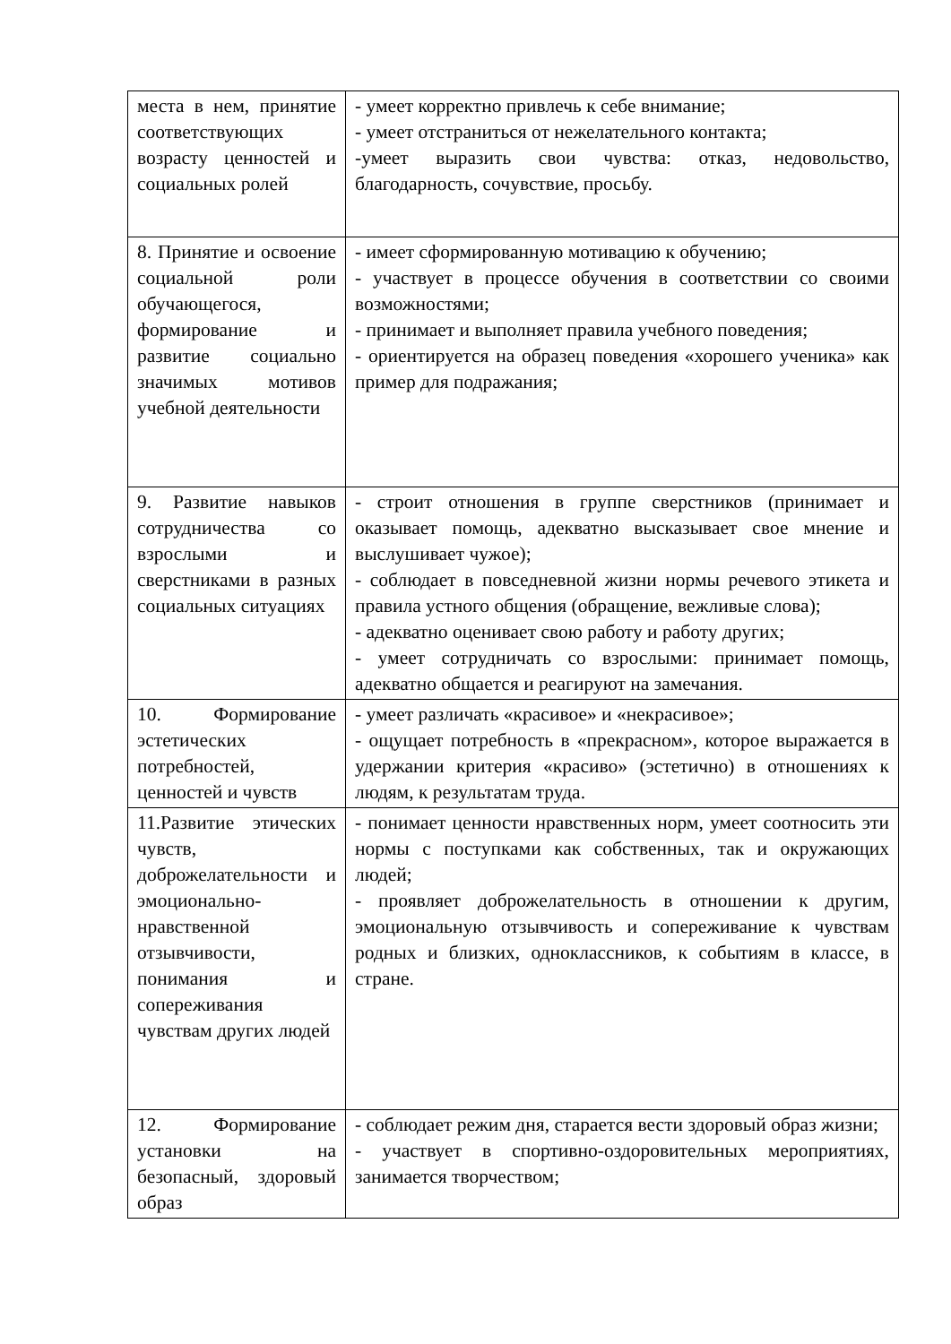| места в нем, принятие соответствующих возрасту ценностей и социальных ролей | - умеет корректно привлечь к себе внимание; - умеет отстраниться от нежелательного контакта; -умеет выразить свои чувства: отказ, недовольство, благодарность, сочувствие, просьбу. |
| 8. Принятие и освоение социальной роли обучающегося, формирование и развитие социально значимых мотивов учебной деятельности | - имеет сформированную мотивацию к обучению; - участвует в процессе обучения в соответствии со своими возможностями; - принимает и выполняет правила учебного поведения; - ориентируется на образец поведения «хорошего ученика» как пример для подражания; |
| 9. Развитие навыков сотрудничества со взрослыми и сверстниками в разных социальных ситуациях | - строит отношения в группе сверстников (принимает и оказывает помощь, адекватно высказывает свое мнение и выслушивает чужое); - соблюдает в повседневной жизни нормы речевого этикета и правила устного общения (обращение, вежливые слова); - адекватно оценивает свою работу и работу других; - умеет сотрудничать со взрослыми: принимает помощь, адекватно общается и реагируют на замечания. |
| 10. Формирование эстетических потребностей, ценностей и чувств | - умеет различать «красивое» и «некрасивое»; - ощущает потребность в «прекрасном», которое выражается в удержании критерия «красиво» (эстетично) в отношениях к людям, к результатам труда. |
| 11.Развитие этических чувств, доброжелательности и эмоционально-нравственной отзывчивости, понимания и сопереживания чувствам других людей | - понимает ценности нравственных норм, умеет соотносить эти нормы с поступками как собственных, так и окружающих людей; - проявляет доброжелательность в отношении к другим, эмоциональную отзывчивость и сопереживание к чувствам родных и близких, одноклассников, к событиям в классе, в стране. |
| 12. Формирование установки на безопасный, здоровый образ | - соблюдает режим дня, старается вести здоровый образ жизни; - участвует в спортивно-оздоровительных мероприятиях, занимается творчеством; |